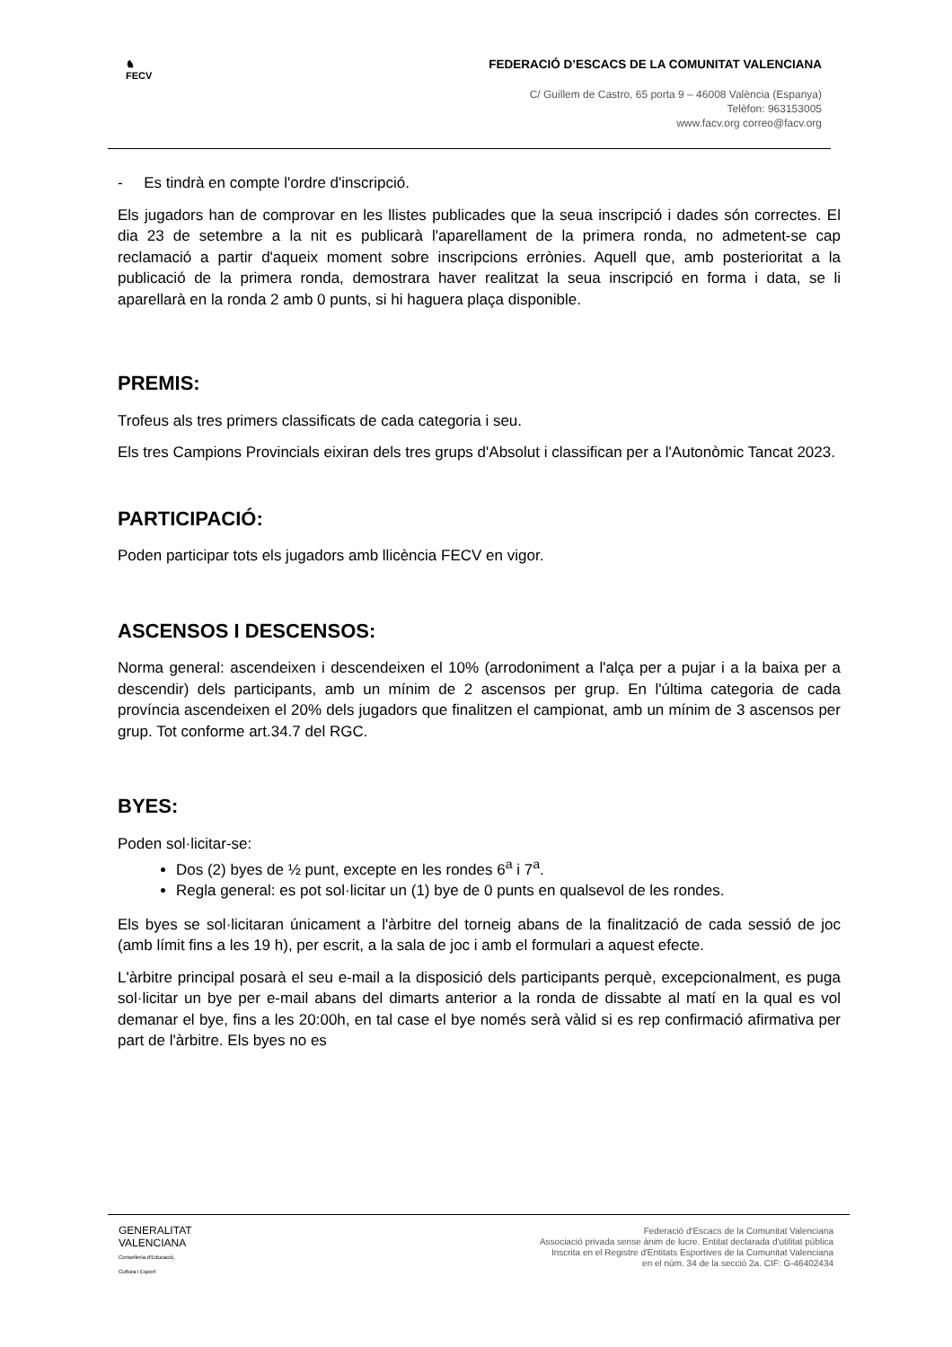♞
FECV
FEDERACIÓ D’ESCACS DE LA COMUNITAT VALENCIANA
C/ Guillem de Castro, 65 porta 9 – 46008 València (Espanya)
Telèfon: 963153005
www.facv.org correo@facv.org
- Es tindrà en compte l'ordre d'inscripció.
Els jugadors han de comprovar en les llistes publicades que la seua inscripció i dades són correctes. El dia 23 de setembre a la nit es publicarà l'aparellament de la primera ronda, no admetent-se cap reclamació a partir d'aqueix moment sobre inscripcions errònies. Aquell que, amb posterioritat a la publicació de la primera ronda, demostrara haver realitzat la seua inscripció en forma i data, se li aparellarà en la ronda 2 amb 0 punts, si hi haguera plaça disponible.
PREMIS:
Trofeus als tres primers classificats de cada categoria i seu.
Els tres Campions Provincials eixiran dels tres grups d'Absolut i classifican per a l'Autonòmic Tancat 2023.
PARTICIPACIÓ:
Poden participar tots els jugadors amb llicència FECV en vigor.
ASCENSOS I DESCENSOS:
Norma general: ascendeixen i descendeixen el 10% (arrodoniment a l'alça per a pujar i a la baixa per a descendir) dels participants, amb un mínim de 2 ascensos per grup. En l'última categoria de cada província ascendeixen el 20% dels jugadors que finalitzen el campionat, amb un mínim de 3 ascensos per grup. Tot conforme art.34.7 del RGC.
BYES:
Poden sol·licitar-se:
Dos (2) byes de ½ punt, excepte en les rondes 6<sup>a</sup> i 7<sup>a</sup>.
Regla general: es pot sol·licitar un (1) bye de 0 punts en qualsevol de les rondes.
Els byes se sol·licitaran únicament a l'àrbitre del torneig abans de la finalització de cada sessió de joc (amb límit fins a les 19 h), per escrit, a la sala de joc i amb el formulari a aquest efecte.
L'àrbitre principal posarà el seu e-mail a la disposició dels participants perquè, excepcionalment, es puga sol·licitar un bye per e-mail abans del dimarts anterior a la ronda de dissabte al matí en la qual es vol demanar el bye, fins a les 20:00h, en tal case el bye només serà vàlid si es rep confirmació afirmativa per part de l'àrbitre. Els byes no es
GENERALITAT
VALENCIANA
Conselleria d'Educació,
Cultura i Esport
Federació d'Escacs de la Comunitat Valenciana
Associació privada sense ànim de lucre. Entitat declarada d'utilitat pública
Inscrita en el Registre d'Entitats Esportives de la Comunitat Valenciana
en el núm. 34 de la secció 2a. CIF: G-46402434